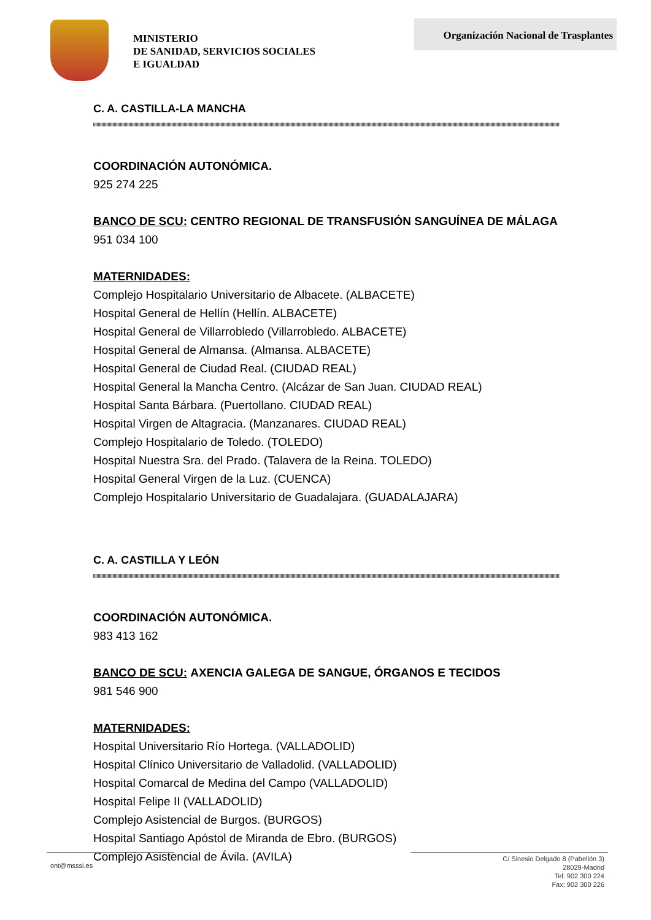MINISTERIO
DE SANIDAD, SERVICIOS SOCIALES
E IGUALDAD
Organización Nacional de Trasplantes
C. A. CASTILLA-LA MANCHA
COORDINACIÓN AUTONÓMICA.
925 274 225
BANCO DE SCU: CENTRO REGIONAL DE TRANSFUSIÓN SANGUÍNEA DE MÁLAGA
951 034 100
MATERNIDADES:
Complejo Hospitalario Universitario de Albacete. (ALBACETE)
Hospital General de Hellín (Hellín. ALBACETE)
Hospital General de Villarrobledo (Villarrobledo. ALBACETE)
Hospital General de Almansa. (Almansa. ALBACETE)
Hospital General de Ciudad Real. (CIUDAD REAL)
Hospital General la Mancha Centro. (Alcázar de San Juan. CIUDAD REAL)
Hospital Santa Bárbara. (Puertollano. CIUDAD REAL)
Hospital Virgen de Altagracia. (Manzanares. CIUDAD REAL)
Complejo Hospitalario de Toledo. (TOLEDO)
Hospital Nuestra Sra. del Prado. (Talavera de la Reina. TOLEDO)
Hospital General Virgen de la Luz. (CUENCA)
Complejo Hospitalario Universitario de Guadalajara. (GUADALAJARA)
C. A. CASTILLA Y LEÓN
COORDINACIÓN AUTONÓMICA.
983 413 162
BANCO DE SCU: AXENCIA GALEGA DE SANGUE, ÓRGANOS E TECIDOS
981 546 900
MATERNIDADES:
Hospital Universitario Río Hortega. (VALLADOLID)
Hospital Clínico Universitario de Valladolid. (VALLADOLID)
Hospital Comarcal de Medina del Campo (VALLADOLID)
Hospital Felipe II (VALLADOLID)
Complejo Asistencial de Burgos. (BURGOS)
Hospital Santiago Apóstol de Miranda de Ebro. (BURGOS)
Complejo Asistencial de Ávila. (AVILA)
ont@msssi.es
C/ Sinesio Delgado 8 (Pabellón 3)
28029-Madrid
Tel: 902 300 224
Fax: 902 300 226